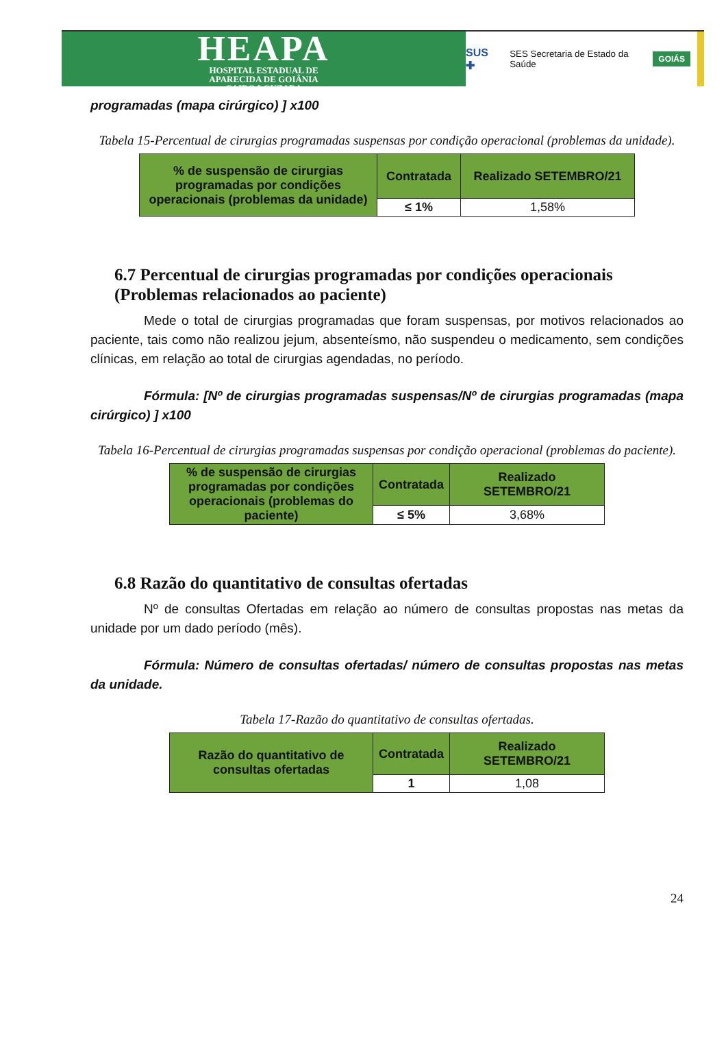HEAPA
HOSPITAL ESTADUAL DE
APARECIDA DE GOIÂNIA
CAIRO LOUZADA
SUS ✚ SES Secretaria de Estado da Saúde GOIÁS
programadas (mapa cirúrgico) ] x100
Tabela 15-Percentual de cirurgias programadas suspensas por condição operacional (problemas da unidade).
| % de suspensão de cirurgias programadas por condições operacionais (problemas da unidade) | Contratada | Realizado SETEMBRO/21 |
| | ≤ 1% | 1,58% |
6.7 Percentual de cirurgias programadas por condições operacionais (Problemas relacionados ao paciente)
Mede o total de cirurgias programadas que foram suspensas, por motivos relacionados ao paciente, tais como não realizou jejum, absenteísmo, não suspendeu o medicamento, sem condições clínicas, em relação ao total de cirurgias agendadas, no período.
Fórmula: [Nº de cirurgias programadas suspensas/Nº de cirurgias programadas (mapa cirúrgico) ] x100
Tabela 16-Percentual de cirurgias programadas suspensas por condição operacional (problemas do paciente).
| % de suspensão de cirurgias programadas por condições operacionais (problemas do paciente) | Contratada | Realizado SETEMBRO/21 |
| | ≤ 5% | 3,68% |
6.8 Razão do quantitativo de consultas ofertadas
Nº de consultas Ofertadas em relação ao número de consultas propostas nas metas da unidade por um dado período (mês).
Fórmula: Número de consultas ofertadas/ número de consultas propostas nas metas da unidade.
Tabela 17-Razão do quantitativo de consultas ofertadas.
| Razão do quantitativo de consultas ofertadas | Contratada | Realizado SETEMBRO/21 |
| | 1 | 1,08 |
24